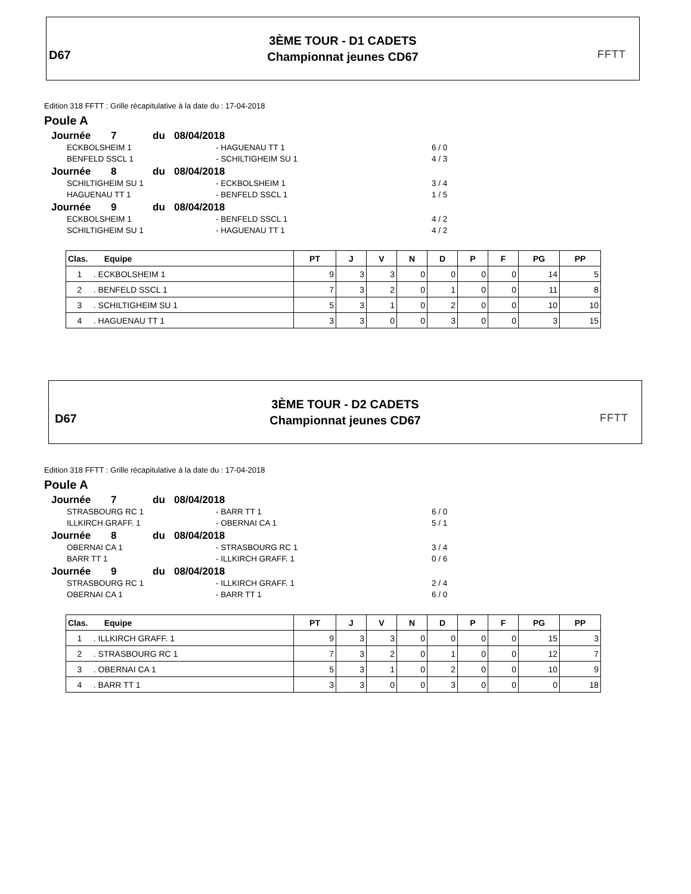D67
3ÈME TOUR - D1 CADETS
Championnat jeunes CD67
FFTT
Edition 318 FFTT : Grille récapitulative à la date du : 17-04-2018
Poule A
Journée 7 du 08/04/2018
ECKBOLSHEIM 1 - HAGUENAU TT 1 6 / 0
BENFELD SSCL 1 - SCHILTIGHEIM SU 1 4 / 3
Journée 8 du 08/04/2018
SCHILTIGHEIM SU 1 - ECKBOLSHEIM 1 3 / 4
HAGUENAU TT 1 - BENFELD SSCL 1 1 / 5
Journée 9 du 08/04/2018
ECKBOLSHEIM 1 - BENFELD SSCL 1 4 / 2
SCHILTIGHEIM SU 1 - HAGUENAU TT 1 4 / 2
| Clas. Equipe | PT | J | V | N | D | P | F | PG | PP |
| --- | --- | --- | --- | --- | --- | --- | --- | --- | --- |
| 1 . ECKBOLSHEIM 1 | 9 | 3 | 3 | 0 | 0 | 0 | 0 | 14 | 5 |
| 2 . BENFELD SSCL 1 | 7 | 3 | 2 | 0 | 1 | 0 | 0 | 11 | 8 |
| 3 . SCHILTIGHEIM SU 1 | 5 | 3 | 1 | 0 | 2 | 0 | 0 | 10 | 10 |
| 4 . HAGUENAU TT 1 | 3 | 3 | 0 | 0 | 3 | 0 | 0 | 3 | 15 |
D67
3ÈME TOUR - D2 CADETS
Championnat jeunes CD67
FFTT
Edition 318 FFTT : Grille récapitulative à la date du : 17-04-2018
Poule A
Journée 7 du 08/04/2018
STRASBOURG RC 1 - BARR TT 1 6 / 0
ILLKIRCH GRAFF. 1 - OBERNAI CA 1 5 / 1
Journée 8 du 08/04/2018
OBERNAI CA 1 - STRASBOURG RC 1 3 / 4
BARR TT 1 - ILLKIRCH GRAFF. 1 0 / 6
Journée 9 du 08/04/2018
STRASBOURG RC 1 - ILLKIRCH GRAFF. 1 2 / 4
OBERNAI CA 1 - BARR TT 1 6 / 0
| Clas. Equipe | PT | J | V | N | D | P | F | PG | PP |
| --- | --- | --- | --- | --- | --- | --- | --- | --- | --- |
| 1 . ILLKIRCH GRAFF. 1 | 9 | 3 | 3 | 0 | 0 | 0 | 0 | 15 | 3 |
| 2 . STRASBOURG RC 1 | 7 | 3 | 2 | 0 | 1 | 0 | 0 | 12 | 7 |
| 3 . OBERNAI CA 1 | 5 | 3 | 1 | 0 | 2 | 0 | 0 | 10 | 9 |
| 4 . BARR TT 1 | 3 | 3 | 0 | 0 | 3 | 0 | 0 | 0 | 18 |